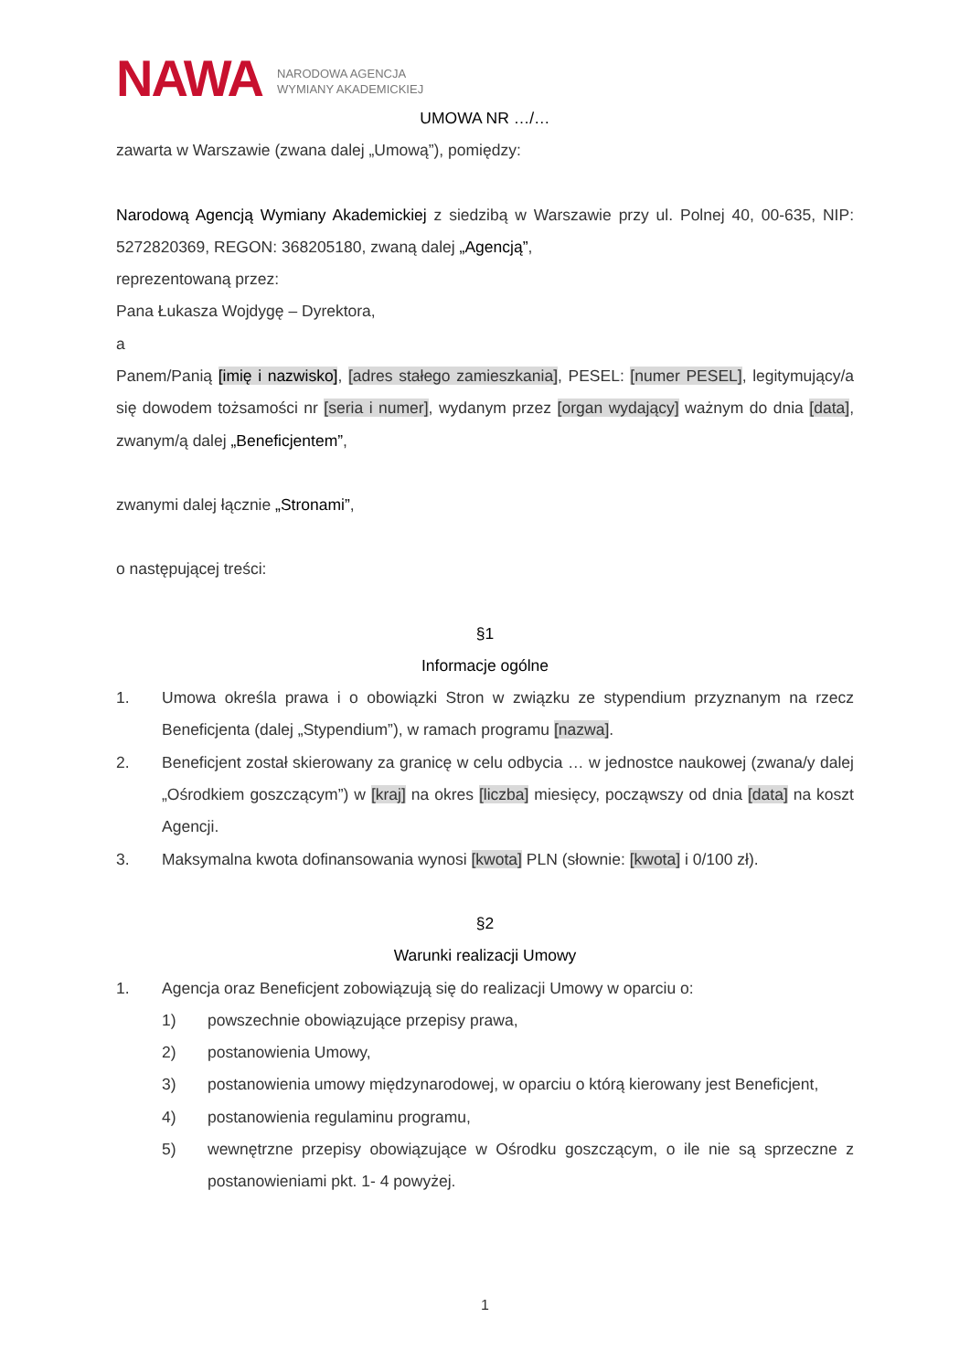NAWA NARODOWA AGENCJA
WYMIANY AKADEMICKIEJ
UMOWA NR …/…
zawarta w Warszawie (zwana dalej „Umową”), pomiędzy:
Narodową Agencją Wymiany Akademickiej z siedzibą w Warszawie przy ul. Polnej 40, 00-635, NIP: 5272820369, REGON: 368205180, zwaną dalej „Agencją”,
reprezentowaną przez:
Pana Łukasza Wojdygę – Dyrektora,
a
Panem/Panią [imię i nazwisko], [adres stałego zamieszkania], PESEL: [numer PESEL], legitymujący/a się dowodem tożsamości nr [seria i numer], wydanym przez [organ wydający] ważnym do dnia [data], zwanym/ą dalej „Beneficjentem”,
zwanymi dalej łącznie „Stronami”,
o następującej treści:
§1
Informacje ogólne
1. Umowa określa prawa i o obowiązki Stron w związku ze stypendium przyznanym na rzecz Beneficjenta (dalej „Stypendium”), w ramach programu [nazwa].
2. Beneficjent został skierowany za granicę w celu odbycia … w jednostce naukowej (zwana/y dalej „Ośrodkiem goszczącym”) w [kraj] na okres [liczba] miesięcy, począwszy od dnia [data] na koszt Agencji.
3. Maksymalna kwota dofinansowania wynosi [kwota] PLN (słownie: [kwota] i 0/100 zł).
§2
Warunki realizacji Umowy
1. Agencja oraz Beneficjent zobowiązują się do realizacji Umowy w oparciu o:
1) powszechnie obowiązujące przepisy prawa,
2) postanowienia Umowy,
3) postanowienia umowy międzynarodowej, w oparciu o którą kierowany jest Beneficjent,
4) postanowienia regulaminu programu,
5) wewnętrzne przepisy obowiązujące w Ośrodku goszczącym, o ile nie są sprzeczne z postanowieniami pkt. 1- 4 powyżej.
1